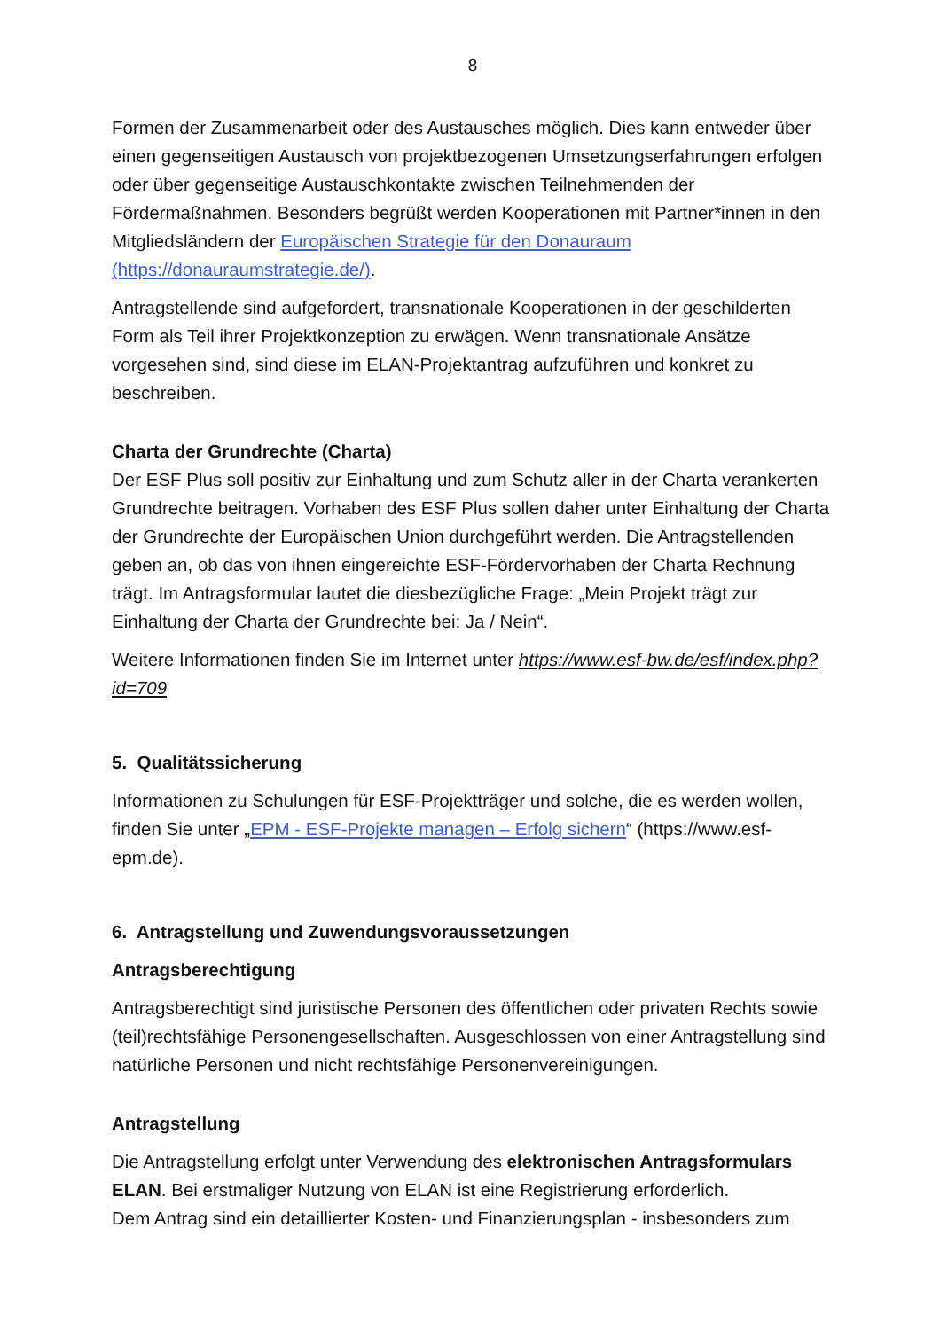8
Formen der Zusammenarbeit oder des Austausches möglich. Dies kann entweder über einen gegenseitigen Austausch von projektbezogenen Umsetzungserfahrungen erfolgen oder über gegenseitige Austauschkontakte zwischen Teilnehmenden der Fördermaßnahmen. Besonders begrüßt werden Kooperationen mit Partner*innen in den Mitgliedsländern der Europäischen Strategie für den Donauraum (https://donauraumstrategie.de/).
Antragstellende sind aufgefordert, transnationale Kooperationen in der geschilderten Form als Teil ihrer Projektkonzeption zu erwägen. Wenn transnationale Ansätze vorgesehen sind, sind diese im ELAN-Projektantrag aufzuführen und konkret zu beschreiben.
Charta der Grundrechte (Charta)
Der ESF Plus soll positiv zur Einhaltung und zum Schutz aller in der Charta verankerten Grundrechte beitragen. Vorhaben des ESF Plus sollen daher unter Einhaltung der Charta der Grundrechte der Europäischen Union durchgeführt werden. Die Antragstellenden geben an, ob das von ihnen eingereichte ESF-Fördervorhaben der Charta Rechnung trägt. Im Antragsformular lautet die diesbezügliche Frage: „Mein Projekt trägt zur Einhaltung der Charta der Grundrechte bei: Ja / Nein“.
Weitere Informationen finden Sie im Internet unter https://www.esf-bw.de/esf/index.php?id=709
5. Qualitätssicherung
Informationen zu Schulungen für ESF-Projektträger und solche, die es werden wollen, finden Sie unter „EPM - ESF-Projekte managen – Erfolg sichern“ (https://www.esf-epm.de).
6. Antragstellung und Zuwendungsvoraussetzungen
Antragsberechtigung
Antragsberechtigt sind juristische Personen des öffentlichen oder privaten Rechts sowie (teil)rechtsfähige Personengesellschaften. Ausgeschlossen von einer Antragstellung sind natürliche Personen und nicht rechtsfähige Personenvereinigungen.
Antragstellung
Die Antragstellung erfolgt unter Verwendung des elektronischen Antragsformulars ELAN. Bei erstmaliger Nutzung von ELAN ist eine Registrierung erforderlich.
Dem Antrag sind ein detaillierter Kosten- und Finanzierungsplan - insbesonders zum